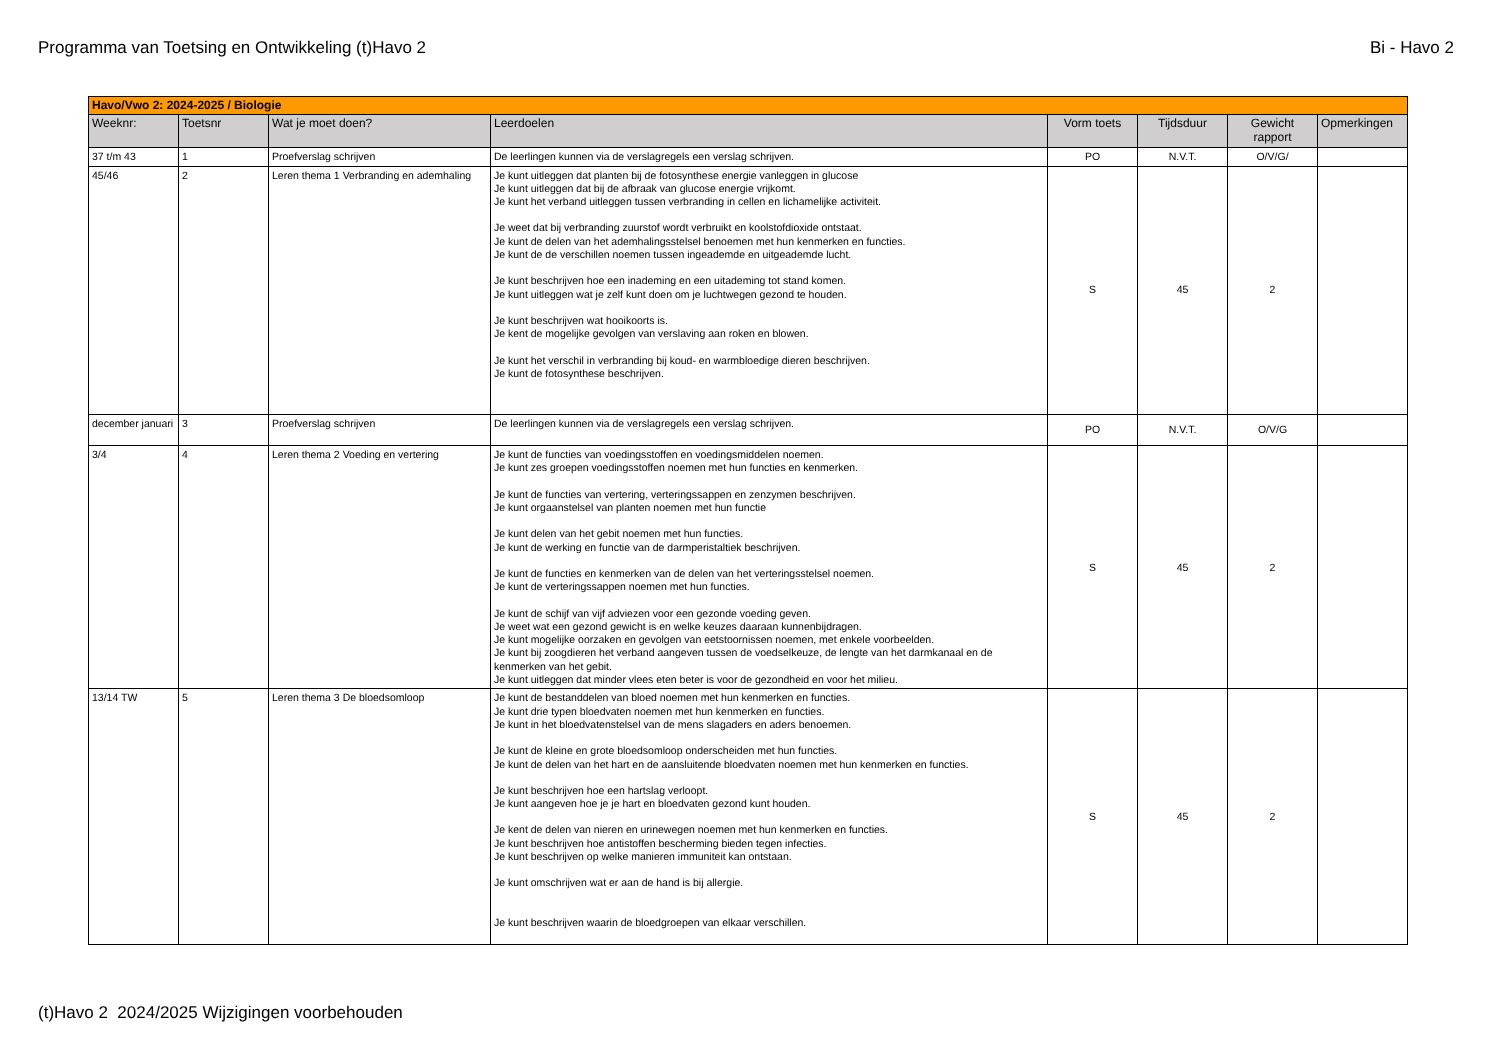Programma van Toetsing en Ontwikkeling (t)Havo 2 Bi - Havo 2
| Havo/Vwo 2: 2024-2025 / Biologie | | | | | | | |
| Weeknr: | Toetsnr | Wat je moet doen? | Leerdoelen | Vorm toets | Tijdsduur | Gewicht rapport | Opmerkingen |
| 37 t/m 43 | 1 | Proefverslag schrijven | De leerlingen kunnen via de verslagregels een verslag schrijven. | PO | N.V.T. | O/V/G/ | |
| 45/46 | 2 | Leren thema 1 Verbranding en ademhaling | Je kunt uitleggen dat planten bij de fotosynthese energie vanleggen in glucose Je kunt uitleggen dat bij de afbraak van glucose energie vrijkomt. Je kunt het verband uitleggen tussen verbranding in cellen en lichamelijke activiteit. Je weet dat bij verbranding zuurstof wordt verbruikt en koolstofdioxide ontstaat. Je kunt de delen van het ademhalingsstelsel benoemen met hun kenmerken en functies. Je kunt de de verschillen noemen tussen ingeademde en uitgeademde lucht. Je kunt beschrijven hoe een inademing en een uitademing tot stand komen. Je kunt uitleggen wat je zelf kunt doen om je luchtwegen gezond te houden. Je kunt beschrijven wat hooikoorts is. Je kent de mogelijke gevolgen van verslaving aan roken en blowen. Je kunt het verschil in verbranding bij koud- en warmbloedige dieren beschrijven. Je kunt de fotosynthese beschrijven. | S | 45 | 2 | |
| december januari | 3 | Proefverslag schrijven | De leerlingen kunnen via de verslagregels een verslag schrijven. | PO | N.V.T. | O/V/G | |
| 3/4 | 4 | Leren thema 2 Voeding en vertering | Je kunt de functies van voedingsstoffen en voedingsmiddelen noemen. Je kunt zes groepen voedingsstoffen noemen met hun functies en kenmerken. Je kunt de functies van vertering, verteringssappen en zenzymen beschrijven. Je kunt orgaanstelsel van planten noemen met hun functie Je kunt delen van het gebit noemen met hun functies. Je kunt de werking en functie van de darmperistaltiek beschrijven. Je kunt de functies en kenmerken van de delen van het verteringsstelsel noemen. Je kunt de verteringssappen noemen met hun functies. Je kunt de schijf van vijf adviezen voor een gezonde voeding geven. Je weet wat een gezond gewicht is en welke keuzes daaraan kunnenbijdragen. Je kunt mogelijke oorzaken en gevolgen van eetstoornissen noemen, met enkele voorbeelden. Je kunt bij zoogdieren het verband aangeven tussen de voedselkeuze, de lengte van het darmkanaal en de kenmerken van het gebit. Je kunt uitleggen dat minder vlees eten beter is voor de gezondheid en voor het milieu. | S | 45 | 2 | |
| 13/14 TW | 5 | Leren thema 3 De bloedsomloop | Je kunt de bestanddelen van bloed noemen met hun kenmerken en functies. Je kunt drie typen bloedvaten noemen met hun kenmerken en functies. Je kunt in het bloedvatenstelsel van de mens slagaders en aders benoemen. Je kunt de kleine en grote bloedsomloop onderscheiden met hun functies. Je kunt de delen van het hart en de aansluitende bloedvaten noemen met hun kenmerken en functies. Je kunt beschrijven hoe een hartslag verloopt. Je kunt aangeven hoe je je hart en bloedvaten gezond kunt houden. Je kent de delen van nieren en urinewegen noemen met hun kenmerken en functies. Je kunt beschrijven hoe antistoffen bescherming bieden tegen infecties. Je kunt beschrijven op welke manieren immuniteit kan ontstaan. Je kunt omschrijven wat er aan de hand is bij allergie. Je kunt beschrijven waarin de bloedgroepen van elkaar verschillen. | S | 45 | 2 | |
(t)Havo 2 2024/2025 Wijzigingen voorbehouden